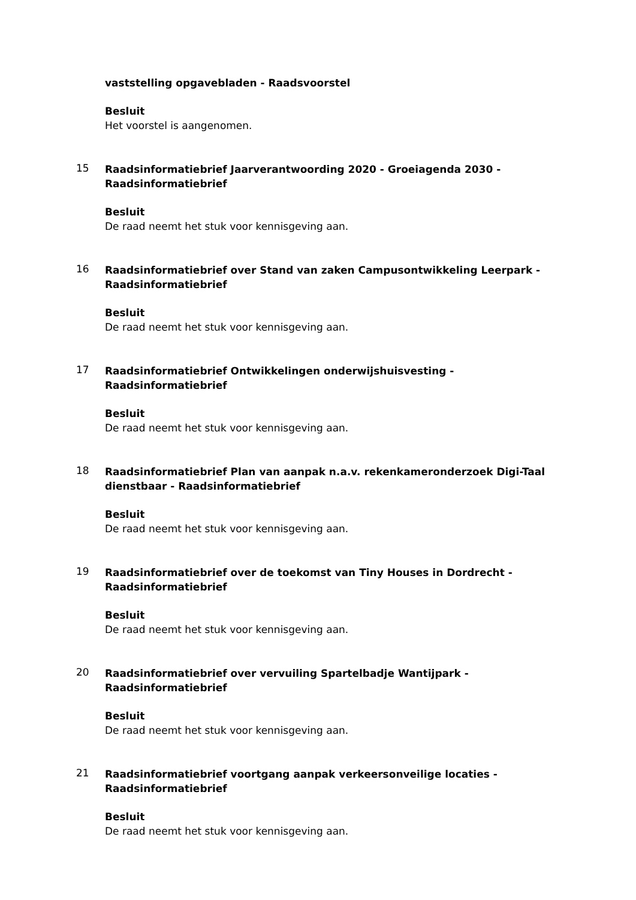vaststelling opgavebladen - Raadsvoorstel
Besluit
Het voorstel is aangenomen.
15
Raadsinformatiebrief Jaarverantwoording 2020 - Groeiagenda 2030 - Raadsinformatiebrief
Besluit
De raad neemt het stuk voor kennisgeving aan.
16
Raadsinformatiebrief over Stand van zaken Campusontwikkeling Leerpark - Raadsinformatiebrief
Besluit
De raad neemt het stuk voor kennisgeving aan.
17
Raadsinformatiebrief Ontwikkelingen onderwijshuisvesting - Raadsinformatiebrief
Besluit
De raad neemt het stuk voor kennisgeving aan.
18
Raadsinformatiebrief Plan van aanpak n.a.v. rekenkameronderzoek Digi-Taal dienstbaar - Raadsinformatiebrief
Besluit
De raad neemt het stuk voor kennisgeving aan.
19
Raadsinformatiebrief over de toekomst van Tiny Houses in Dordrecht - Raadsinformatiebrief
Besluit
De raad neemt het stuk voor kennisgeving aan.
20
Raadsinformatiebrief over vervuiling Spartelbadje Wantijpark - Raadsinformatiebrief
Besluit
De raad neemt het stuk voor kennisgeving aan.
21
Raadsinformatiebrief voortgang aanpak verkeersonveilige locaties - Raadsinformatiebrief
Besluit
De raad neemt het stuk voor kennisgeving aan.